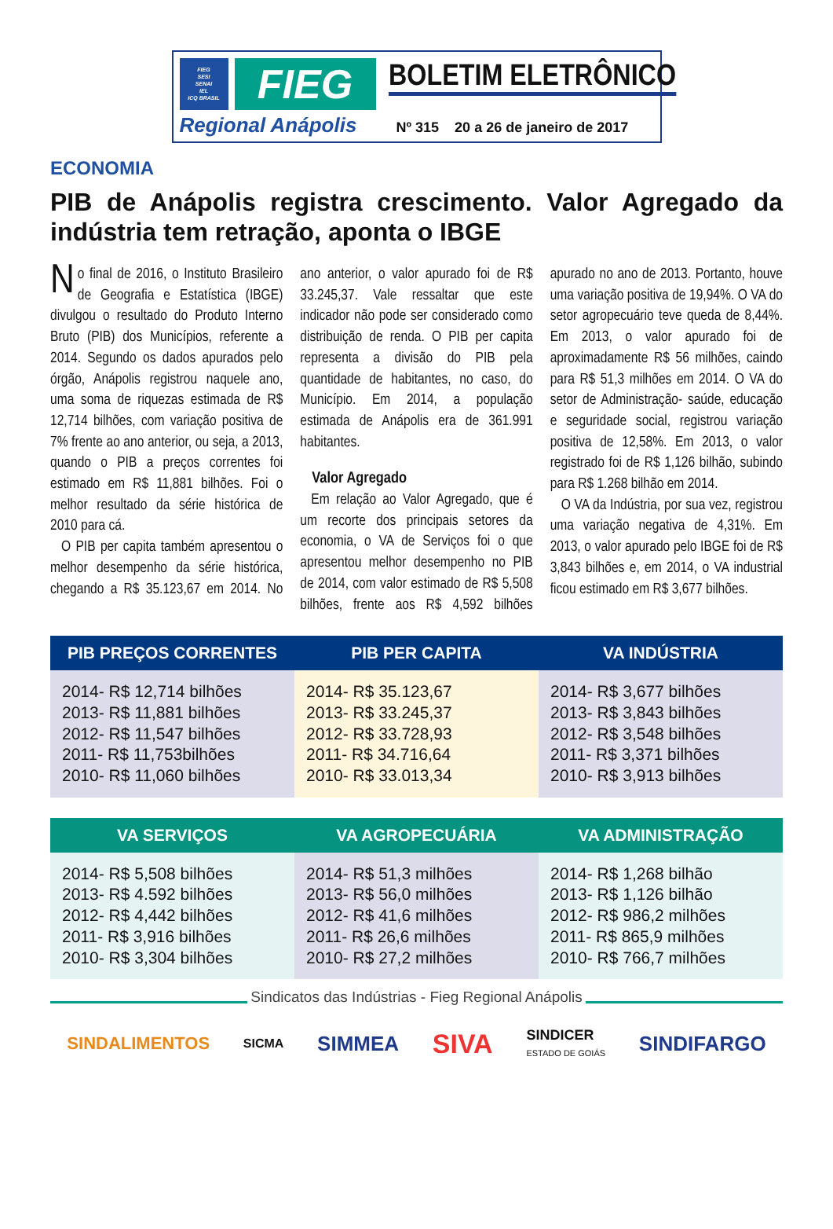FIEG
SESI
SENAI
IEL
ICQ BRASIL
FIEG
Regional Anápolis
BOLETIM ELETRÔNICO
Nº 315 20 a 26 de janeiro de 2017
ECONOMIA
PIB de Anápolis registra crescimento. Valor Agregado da indústria tem retração, aponta o IBGE
No final de 2016, o Instituto Brasileiro de Geografia e Estatística (IBGE) divulgou o resultado do Produto Interno Bruto (PIB) dos Municípios, referente a 2014. Segundo os dados apurados pelo órgão, Anápolis registrou naquele ano, uma soma de riquezas estimada de R$ 12,714 bilhões, com variação positiva de 7% frente ao ano anterior, ou seja, a 2013, quando o PIB a preços correntes foi estimado em R$ 11,881 bilhões. Foi o melhor resultado da série histórica de 2010 para cá.
O PIB per capita também apresentou o melhor desempenho da série histórica, chegando a R$ 35.123,67 em 2014. No ano anterior, o valor apurado foi de R$ 33.245,37. Vale ressaltar que este indicador não pode ser considerado como distribuição de renda. O PIB per capita representa a divisão do PIB pela quantidade de habitantes, no caso, do Município. Em 2014, a população estimada de Anápolis era de 361.991 habitantes.
Valor Agregado
Em relação ao Valor Agregado, que é um recorte dos principais setores da economia, o VA de Serviços foi o que apresentou melhor desempenho no PIB de 2014, com valor estimado de R$ 5,508 bilhões, frente aos R$ 4,592 bilhões apurado no ano de 2013. Portanto, houve uma variação positiva de 19,94%. O VA do setor agropecuário teve queda de 8,44%. Em 2013, o valor apurado foi de aproximadamente R$ 56 milhões, caindo para R$ 51,3 milhões em 2014. O VA do setor de Administração- saúde, educação e seguridade social, registrou variação positiva de 12,58%. Em 2013, o valor registrado foi de R$ 1,126 bilhão, subindo para R$ 1.268 bilhão em 2014.
O VA da Indústria, por sua vez, registrou uma variação negativa de 4,31%. Em 2013, o valor apurado pelo IBGE foi de R$ 3,843 bilhões e, em 2014, o VA industrial ficou estimado em R$ 3,677 bilhões.
| PIB PREÇOS CORRENTES | PIB PER CAPITA | VA INDÚSTRIA |
| --- | --- | --- |
| 2014- R$ 12,714 bilhões 2013- R$ 11,881 bilhões 2012- R$ 11,547 bilhões 2011- R$ 11,753bilhões 2010- R$ 11,060 bilhões | 2014- R$ 35.123,67 2013- R$ 33.245,37 2012- R$ 33.728,93 2011- R$ 34.716,64 2010- R$ 33.013,34 | 2014- R$ 3,677 bilhões 2013- R$ 3,843 bilhões 2012- R$ 3,548 bilhões 2011- R$ 3,371 bilhões 2010- R$ 3,913 bilhões |
| VA SERVIÇOS | VA AGROPECUÁRIA | VA ADMINISTRAÇÃO |
| --- | --- | --- |
| 2014- R$ 5,508 bilhões 2013- R$ 4.592 bilhões 2012- R$ 4,442 bilhões 2011- R$ 3,916 bilhões 2010- R$ 3,304 bilhões | 2014- R$ 51,3 milhões 2013- R$ 56,0 milhões 2012- R$ 41,6 milhões 2011- R$ 26,6 milhões 2010- R$ 27,2 milhões | 2014- R$ 1,268 bilhão 2013- R$ 1,126 bilhão 2012- R$ 986,2 milhões 2011- R$ 865,9 milhões 2010- R$ 766,7 milhões |
Sindicatos das Indústrias - Fieg Regional Anápolis
SINDALIMENTOS
SICMA
SIMMEA
SIVA
SINDICER
ESTADO DE GOIÁS
SINDIFARGO